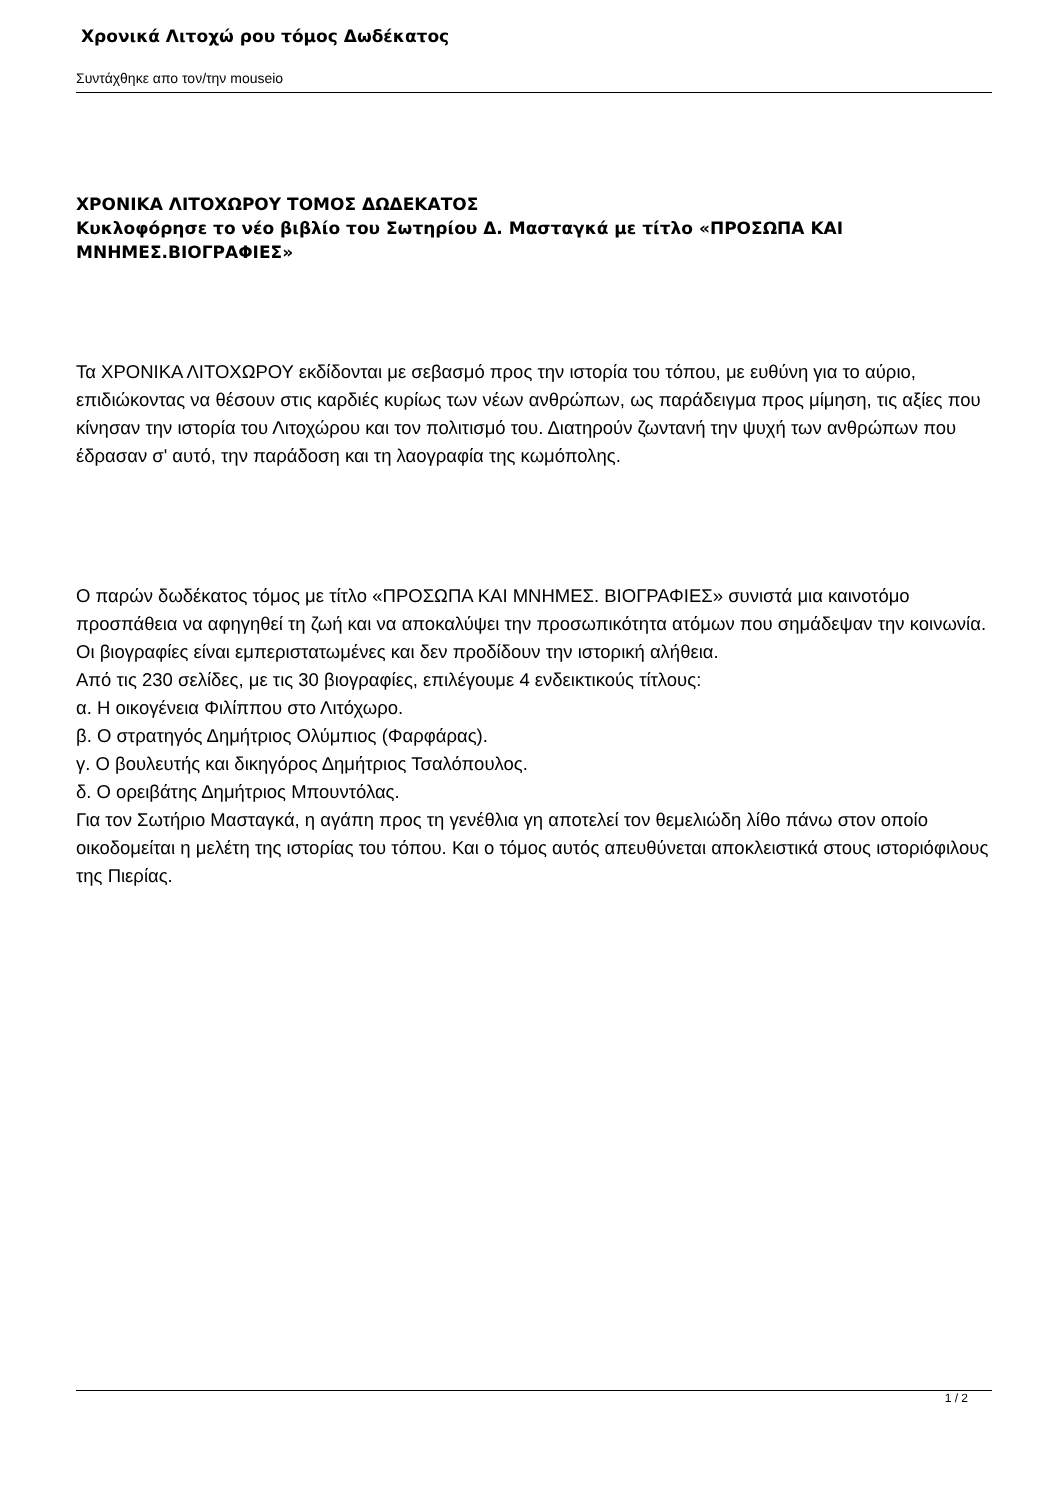Χρονικά Λιτοχώ ρου τόμος Δωδέκατος
Συντάχθηκε απο τον/την mouseio
ΧΡΟΝΙΚΑ ΛΙΤΟΧΩΡΟΥ ΤΟΜΟΣ ΔΩΔΕΚΑΤΟΣ
Κυκλοφόρησε το νέο βιβλίο του Σωτηρίου Δ. Μασταγκά με τίτλο «ΠΡΟΣΩΠΑ ΚΑΙ ΜΝΗΜΕΣ.ΒΙΟΓΡΑΦΙΕΣ»
Τα ΧΡΟΝΙΚΑ ΛΙΤΟΧΩΡΟΥ εκδίδονται με σεβασμό προς την ιστορία του τόπου, με ευθύνη για το αύριο, επιδιώκοντας να θέσουν στις καρδιές κυρίως των νέων ανθρώπων, ως παράδειγμα προς μίμηση, τις αξίες που κίνησαν την ιστορία του Λιτοχώρου και τον πολιτισμό του. Διατηρούν ζωντανή την ψυχή των ανθρώπων που έδρασαν σ' αυτό, την παράδοση και τη λαογραφία της κωμόπολης.
Ο παρών δωδέκατος τόμος με τίτλο «ΠΡΟΣΩΠΑ ΚΑΙ ΜΝΗΜΕΣ. ΒΙΟΓΡΑΦΙΕΣ» συνιστά μια καινοτόμο προσπάθεια να αφηγηθεί τη ζωή και να αποκαλύψει την προσωπικότητα ατόμων που σημάδεψαν την κοινωνία. Οι βιογραφίες είναι εμπεριστατωμένες και δεν προδίδουν την ιστορική αλήθεια.
Από τις 230 σελίδες, με τις 30 βιογραφίες, επιλέγουμε 4 ενδεικτικούς τίτλους:
α. Η οικογένεια Φιλίππου στο Λιτόχωρο.
β. Ο στρατηγός Δημήτριος Ολύμπιος (Φαρφάρας).
γ. Ο βουλευτής και δικηγόρος Δημήτριος Τσαλόπουλος.
δ. Ο ορειβάτης Δημήτριος Μπουντόλας.
Για τον Σωτήριο Μασταγκά, η αγάπη προς τη γενέθλια γη αποτελεί τον θεμελιώδη λίθο πάνω στον οποίο οικοδομείται η μελέτη της ιστορίας του τόπου. Και ο τόμος αυτός απευθύνεται αποκλειστικά στους ιστοριόφιλους της Πιερίας.
1 / 2